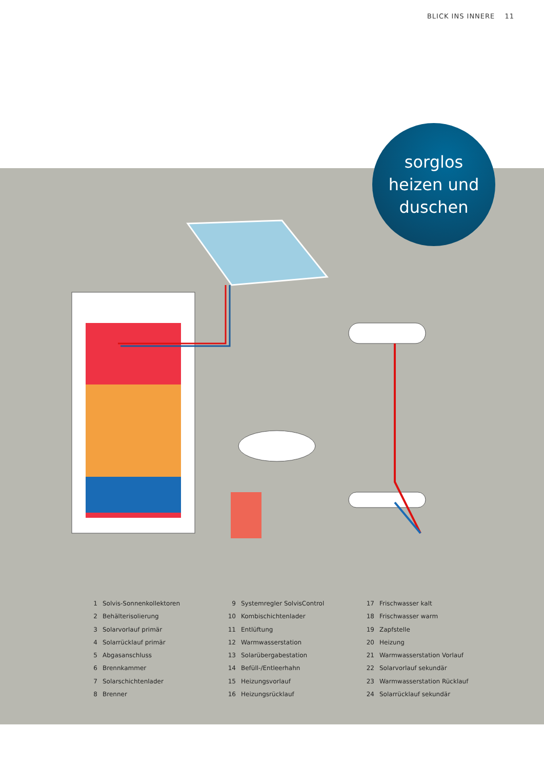BLICK INS INNERE 11
sorglos
heizen und
duschen
1 Solvis-Sonnenkollektoren
2 Behälterisolierung
3 Solarvorlauf primär
4 Solarrücklauf primär
5 Abgasanschluss
6 Brennkammer
7 Solarschichtenlader
8 Brenner
9 Systemregler SolvisControl
10 Kombischichtenlader
11 Entlüftung
12 Warmwasserstation
13 Solarübergabestation
14 Befüll-/Entleerhahn
15 Heizungsvorlauf
16 Heizungsrücklauf
17 Frischwasser kalt
18 Frischwasser warm
19 Zapfstelle
20 Heizung
21 Warmwasserstation Vorlauf
22 Solarvorlauf sekundär
23 Warmwasserstation Rücklauf
24 Solarrücklauf sekundär